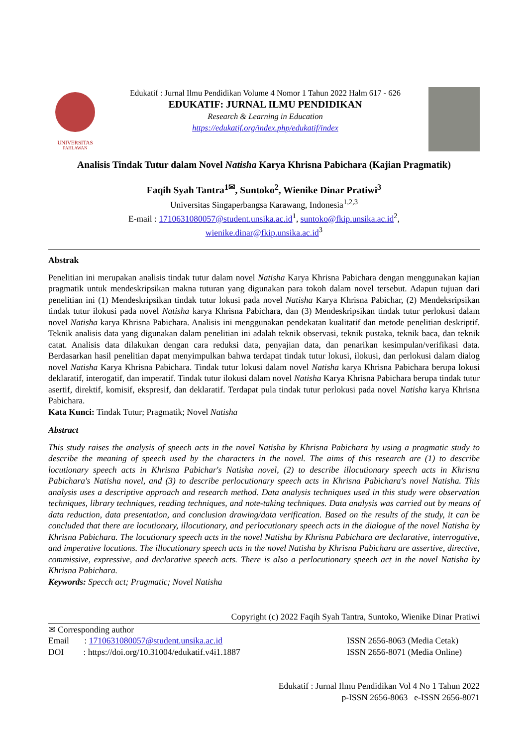UNIVERSITAS
PAHLAWAN
Edukatif : Jurnal Ilmu Pendidikan Volume 4 Nomor 1 Tahun 2022 Halm 617 - 626
EDUKATIF: JURNAL ILMU PENDIDIKAN
Research & Learning in Education
https://edukatif.org/index.php/edukatif/index
Analisis Tindak Tutur dalam Novel Natisha Karya Khrisna Pabichara (Kajian Pragmatik)
Faqih Syah Tantra<sup>1✉</sup>, Suntoko<sup>2</sup>, Wienike Dinar Pratiwi<sup>3</sup>
Universitas Singaperbangsa Karawang, Indonesia<sup>1,2,3</sup>
E-mail : 1710631080057@student.unsika.ac.id<sup>1</sup>, suntoko@fkip.unsika.ac.id<sup>2</sup>,
wienike.dinar@fkip.unsika.ac.id<sup>3</sup>
Abstrak
Penelitian ini merupakan analisis tindak tutur dalam novel Natisha Karya Khrisna Pabichara dengan menggunakan kajian pragmatik untuk mendeskripsikan makna tuturan yang digunakan para tokoh dalam novel tersebut. Adapun tujuan dari penelitian ini (1) Mendeskripsikan tindak tutur lokusi pada novel Natisha Karya Khrisna Pabichar, (2) Mendeksripsikan tindak tutur ilokusi pada novel Natisha karya Khrisna Pabichara, dan (3) Mendeskripsikan tindak tutur perlokusi dalam novel Natisha karya Khrisna Pabichara. Analisis ini menggunakan pendekatan kualitatif dan metode penelitian deskriptif. Teknik analisis data yang digunakan dalam penelitian ini adalah teknik observasi, teknik pustaka, teknik baca, dan teknik catat. Analisis data dilakukan dengan cara reduksi data, penyajian data, dan penarikan kesimpulan/verifikasi data. Berdasarkan hasil penelitian dapat menyimpulkan bahwa terdapat tindak tutur lokusi, ilokusi, dan perlokusi dalam dialog novel Natisha Karya Khrisna Pabichara. Tindak tutur lokusi dalam novel Natisha karya Khrisna Pabichara berupa lokusi deklaratif, interogatif, dan imperatif. Tindak tutur ilokusi dalam novel Natisha Karya Khrisna Pabichara berupa tindak tutur asertif, direktif, komisif, ekspresif, dan deklaratif. Terdapat pula tindak tutur perlokusi pada novel Natisha karya Khrisna Pabichara.
Kata Kunci: Tindak Tutur; Pragmatik; Novel Natisha
Abstract
This study raises the analysis of speech acts in the novel Natisha by Khrisna Pabichara by using a pragmatic study to describe the meaning of speech used by the characters in the novel. The aims of this research are (1) to describe locutionary speech acts in Khrisna Pabichar's Natisha novel, (2) to describe illocutionary speech acts in Khrisna Pabichara's Natisha novel, and (3) to describe perlocutionary speech acts in Khrisna Pabichara's novel Natisha. This analysis uses a descriptive approach and research method. Data analysis techniques used in this study were observation techniques, library techniques, reading techniques, and note-taking techniques. Data analysis was carried out by means of data reduction, data presentation, and conclusion drawing/data verification. Based on the results of the study, it can be concluded that there are locutionary, illocutionary, and perlocutionary speech acts in the dialogue of the novel Natisha by Khrisna Pabichara. The locutionary speech acts in the novel Natisha by Khrisna Pabichara are declarative, interrogative, and imperative locutions. The illocutionary speech acts in the novel Natisha by Khrisna Pabichara are assertive, directive, commissive, expressive, and declarative speech acts. There is also a perlocutionary speech act in the novel Natisha by Khrisna Pabichara.
Keywords: Specch act; Pragmatic; Novel Natisha
Copyright (c) 2022 Faqih Syah Tantra, Suntoko, Wienike Dinar Pratiwi
✉ Corresponding author
Email : 1710631080057@student.unsika.ac.id
DOI : https://doi.org/10.31004/edukatif.v4i1.1887
ISSN 2656-8063 (Media Cetak)
ISSN 2656-8071 (Media Online)
Edukatif : Jurnal Ilmu Pendidikan Vol 4 No 1 Tahun 2022
p-ISSN 2656-8063 e-ISSN 2656-8071